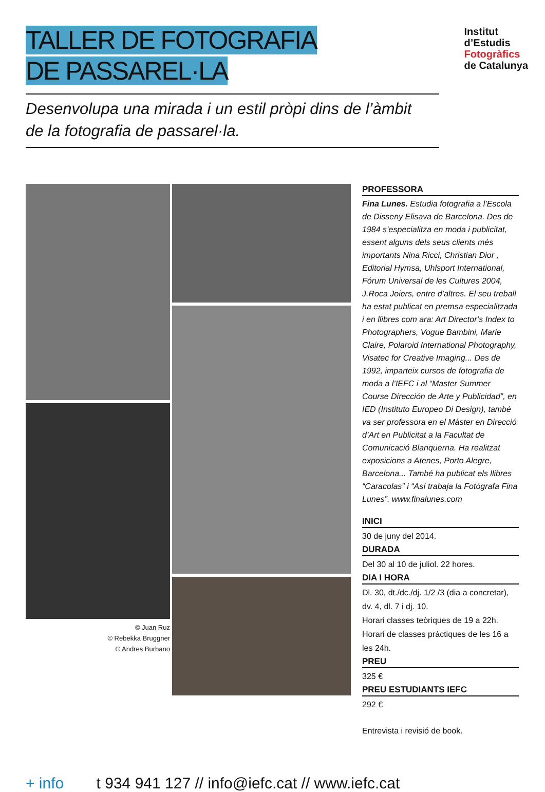TALLER DE FOTOGRAFIA
DE PASSAREL·LA
Institut
d’Estudis
Fotogràfics
de Catalunya
Desenvolupa una mirada i un estil pròpi dins de l’àmbit
de la fotografia de passarel·la.
© Juan Ruz
© Rebekka Bruggner
© Andres Burbano
PROFESSORA
Fina Lunes. Estudia fotografia a l’Escola de Disseny Elisava de Barcelona. Des de 1984 s’especialitza en moda i publicitat, essent alguns dels seus clients més importants Nina Ricci, Christian Dior , Editorial Hymsa, Uhlsport International, Fórum Universal de les Cultures 2004, J.Roca Joiers, entre d’altres. El seu treball ha estat publicat en premsa especialitzada i en llibres com ara: Art Director’s Index to Photographers, Vogue Bambini, Marie Claire, Polaroid International Photography, Visatec for Creative Imaging... Des de 1992, imparteix cursos de fotografia de moda a l’IEFC i al “Master Summer Course Dirección de Arte y Publicidad”, en IED (Instituto Europeo Di Design), també va ser professora en el Màster en Direcció d’Art en Publicitat a la Facultat de Comunicació Blanquerna. Ha realitzat exposicions a Atenes, Porto Alegre, Barcelona... També ha publicat els llibres “Caracolas” i “Así trabaja la Fotógrafa Fina Lunes”. www.finalunes.com
INICI
30 de juny del 2014.
DURADA
Del 30 al 10 de juliol. 22 hores.
DIA I HORA
Dl. 30, dt./dc./dj. 1/2 /3 (dia a concretar), dv. 4, dl. 7 i dj. 10.
Horari classes teòriques de 19 a 22h.
Horari de classes pràctiques de les 16 a les 24h.
PREU
325 €
PREU ESTUDIANTS IEFC
292 €
Entrevista i revisió de book.
+ info t 934 941 127 // info@iefc.cat // www.iefc.cat